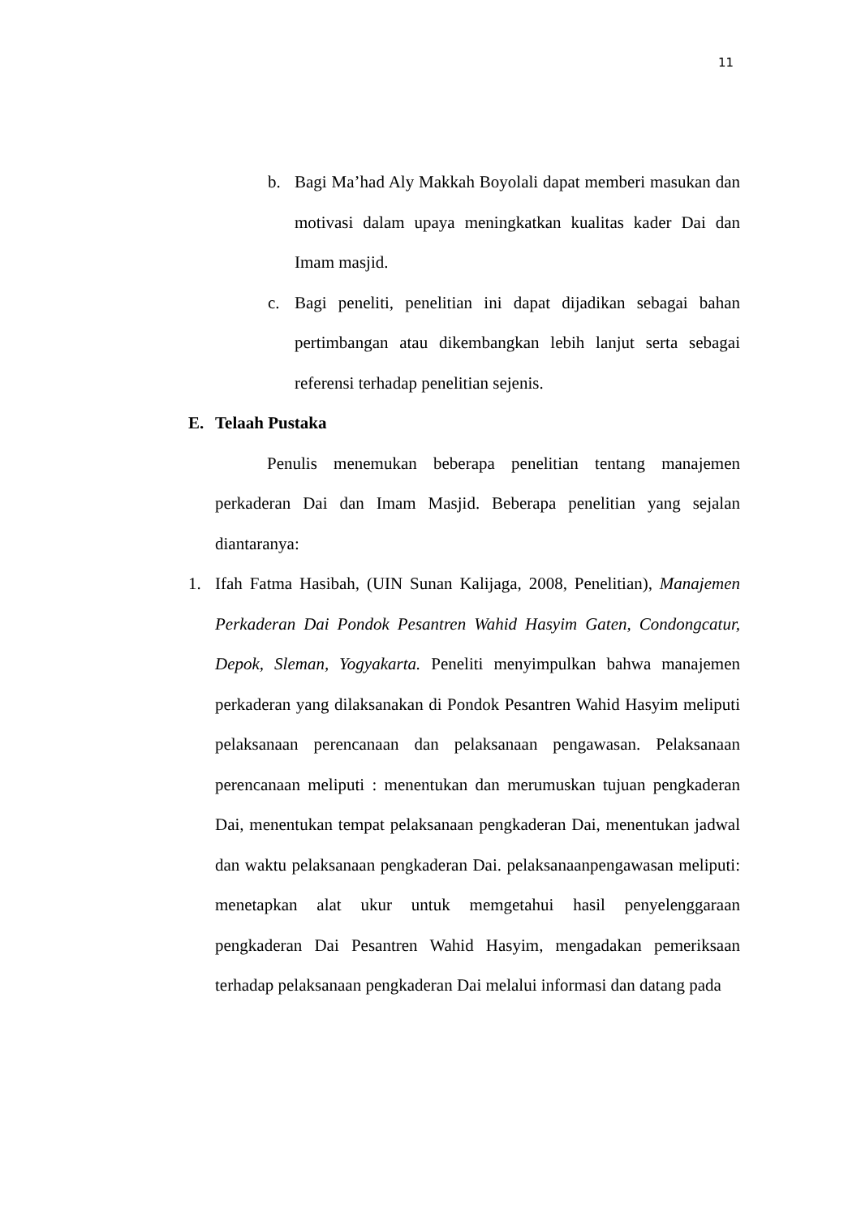11
b. Bagi Ma’had Aly Makkah Boyolali dapat memberi masukan dan motivasi dalam upaya meningkatkan kualitas kader Dai dan Imam masjid.
c. Bagi peneliti, penelitian ini dapat dijadikan sebagai bahan pertimbangan atau dikembangkan lebih lanjut serta sebagai referensi terhadap penelitian sejenis.
E. Telaah Pustaka
Penulis menemukan beberapa penelitian tentang manajemen perkaderan Dai dan Imam Masjid. Beberapa penelitian yang sejalan diantaranya:
1. Ifah Fatma Hasibah, (UIN Sunan Kalijaga, 2008, Penelitian), Manajemen Perkaderan Dai Pondok Pesantren Wahid Hasyim Gaten, Condongcatur, Depok, Sleman, Yogyakarta. Peneliti menyimpulkan bahwa manajemen perkaderan yang dilaksanakan di Pondok Pesantren Wahid Hasyim meliputi pelaksanaan perencanaan dan pelaksanaan pengawasan. Pelaksanaan perencanaan meliputi : menentukan dan merumuskan tujuan pengkaderan Dai, menentukan tempat pelaksanaan pengkaderan Dai, menentukan jadwal dan waktu pelaksanaan pengkaderan Dai. pelaksanaanpengawasan meliputi: menetapkan alat ukur untuk memgetahui hasil penyelenggaraan pengkaderan Dai Pesantren Wahid Hasyim, mengadakan pemeriksaan terhadap pelaksanaan pengkaderan Dai melalui informasi dan datang pada